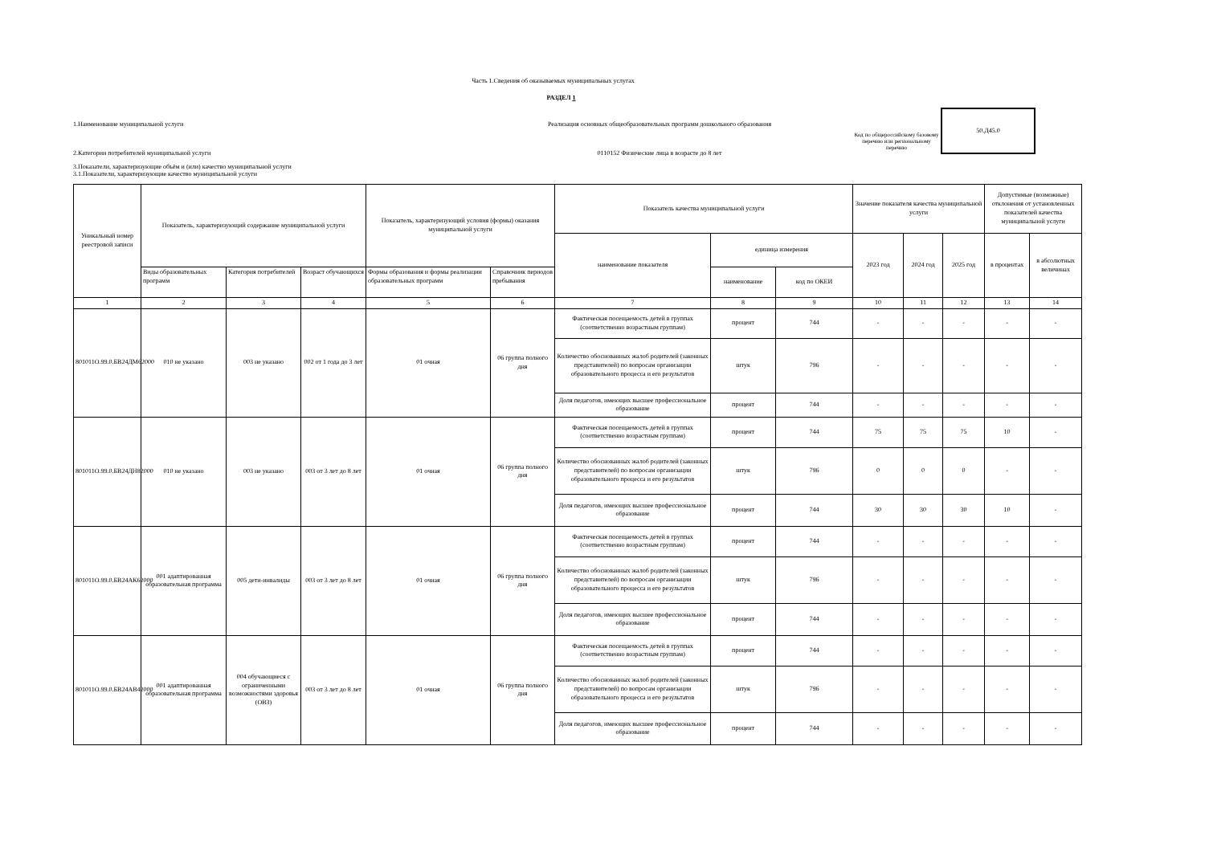Часть 1.Сведения об оказываемых муниципальных услугах
РАЗДЕЛ 1
1.Наименование муниципальной услуги
2.Категории потребителей муниципальной услуги
Реализация основных общеобразовательных программ дошкольного образования
0110152 Физические лица в возрасте до 8 лет
Код по общероссийскому базовому перечню или региональному перечню
50.Д45.0
3.Показатели, характеризующие объём и (или) качество муниципальной услуги
3.1.Показатели, характеризующие качество муниципальной услуги
| Уникальный номер реестровой записи | Показатель, характеризующий содержание муниципальной услуги | | | Показатель, характеризующий условия (формы) оказания муниципальной услуги | | Показатель качества муниципальной услуги | | | Значение показателя качества муниципальной услуги | | | Допустимые (возможные) отклонения от установленных показателей качества муниципальной услуги | |
| --- | --- | --- | --- | --- | --- | --- | --- | --- | --- | --- | --- | --- | --- |
| | | | | | | наименование показателя | единица измерения | | 2023 год | 2024 год | 2025 год | в процентах | в абсолютных величинах |
| | Виды образовательных программ | Категория потребителей | Возраст обучающихся | Формы образования и формы реализации образовательных программ | Справочник периодов пребывания | | наименование | код по ОКЕИ | | | | | |
| 1 | 2 | 3 | 4 | 5 | 6 | 7 | 8 | 9 | 10 | 11 | 12 | 13 | 14 |
| 801011О.99.0.БВ24ДМ62000 | 010 не указано | 003 не указано | 002 от 1 года до 3 лет | 01 очная | 06 группа полного дня | Фактическая посещаемость детей в группах (соответственно возрастным группам) | процент | 744 | - | - | - | - | - |
| | | | | | | Количество обоснованных жалоб родителей (законных представителей) по вопросам организации образовательного процесса и его результатов | штук | 796 | - | - | - | - | - |
| | | | | | | Доля педагогов, имеющих высшее профессиональное образование | процент | 744 | - | - | - | - | - |
| 801011О.99.0.БВ24ДН82000 | 010 не указано | 003 не указано | 003 от 3 лет до 8 лет | 01 очная | 06 группа полного дня | Фактическая посещаемость детей в группах (соответственно возрастным группам) | процент | 744 | 75 | 75 | 75 | 10 | - |
| | | | | | | Количество обоснованных жалоб родителей (законных представителей) по вопросам организации образовательного процесса и его результатов | штук | 796 | 0 | 0 | 0 | - | - |
| | | | | | | Доля педагогов, имеющих высшее профессиональное образование | процент | 744 | 30 | 30 | 30 | 10 | - |
| 801011О.99.0.БВ24АК62000 | 001 адаптированная образовательная программа | 005 дети-инвалиды | 003 от 3 лет до 8 лет | 01 очная | 06 группа полного дня | Фактическая посещаемость детей в группах (соответственно возрастным группам) | процент | 744 | - | - | - | - | - |
| | | | | | | Количество обоснованных жалоб родителей (законных представителей) по вопросам организации образовательного процесса и его результатов | штук | 796 | - | - | - | - | - |
| | | | | | | Доля педагогов, имеющих высшее профессиональное образование | процент | 744 | - | - | - | - | - |
| 801011О.99.0.БВ24АВ42000 | 001 адаптированная образовательная программа | 004 обучающиеся с ограниченными возможностями здоровья (ОВЗ) | 003 от 3 лет до 8 лет | 01 очная | 06 группа полного дня | Фактическая посещаемость детей в группах (соответственно возрастным группам) | процент | 744 | - | - | - | - | - |
| | | | | | | Количество обоснованных жалоб родителей (законных представителей) по вопросам организации образовательного процесса и его результатов | штук | 796 | - | - | - | - | - |
| | | | | | | Доля педагогов, имеющих высшее профессиональное образование | процент | 744 | - | - | - | - | - |